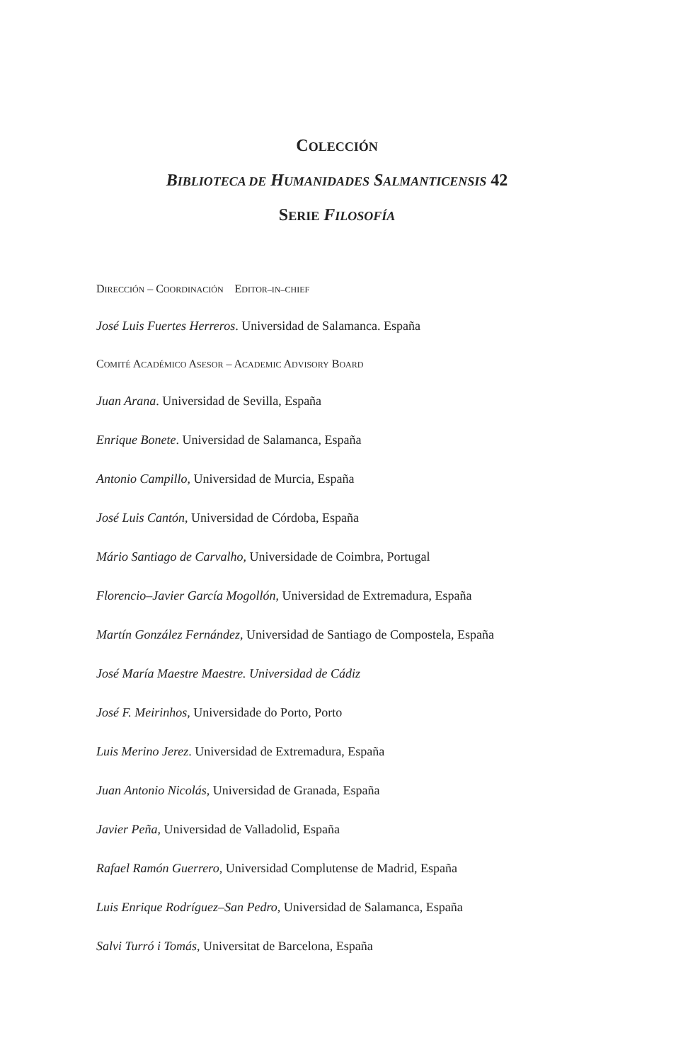COLECCIÓN
BIBLIOTECA DE HUMANIDADES SALMANTICENSIS 42
SERIE FILOSOFÍA
DIRECCIÓN – COORDINACIÓN EDITOR–IN–CHIEF
José Luis Fuertes Herreros. Universidad de Salamanca. España
COMITÉ ACADÉMICO ASESOR – ACADEMIC ADVISORY BOARD
Juan Arana. Universidad de Sevilla, España
Enrique Bonete. Universidad de Salamanca, España
Antonio Campillo, Universidad de Murcia, España
José Luis Cantón, Universidad de Córdoba, España
Mário Santiago de Carvalho, Universidade de Coimbra, Portugal
Florencio–Javier García Mogollón, Universidad de Extremadura, España
Martín González Fernández, Universidad de Santiago de Compostela, España
José María Maestre Maestre. Universidad de Cádiz
José F. Meirinhos, Universidade do Porto, Porto
Luis Merino Jerez. Universidad de Extremadura, España
Juan Antonio Nicolás, Universidad de Granada, España
Javier Peña, Universidad de Valladolid, España
Rafael Ramón Guerrero, Universidad Complutense de Madrid, España
Luis Enrique Rodríguez–San Pedro, Universidad de Salamanca, España
Salvi Turró i Tomás, Universitat de Barcelona, España